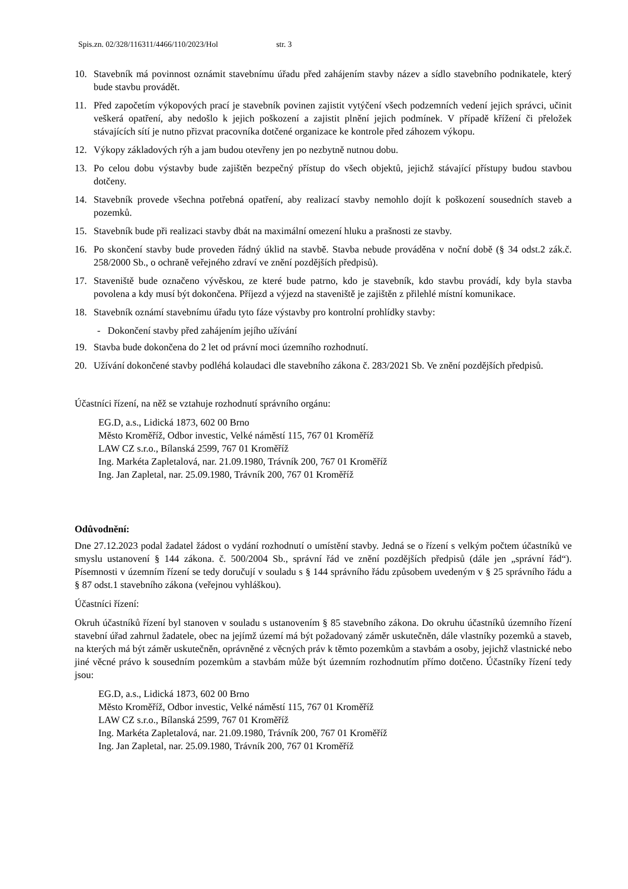Spis.zn. 02/328/116311/4466/110/2023/Hol str. 3
10. Stavebník má povinnost oznámit stavebnímu úřadu před zahájením stavby název a sídlo stavebního podnikatele, který bude stavbu provádět.
11. Před započetím výkopových prací je stavebník povinen zajistit vytýčení všech podzemních vedení jejich správci, učinit veškerá opatření, aby nedošlo k jejich poškození a zajistit plnění jejich podmínek. V případě křížení či přeložek stávajících sítí je nutno přizvat pracovníka dotčené organizace ke kontrole před záhozem výkopu.
12. Výkopy základových rýh a jam budou otevřeny jen po nezbytně nutnou dobu.
13. Po celou dobu výstavby bude zajištěn bezpečný přístup do všech objektů, jejichž stávající přístupy budou stavbou dotčeny.
14. Stavebník provede všechna potřebná opatření, aby realizací stavby nemohlo dojít k poškození sousedních staveb a pozemků.
15. Stavebník bude při realizaci stavby dbát na maximální omezení hluku a prašnosti ze stavby.
16. Po skončení stavby bude proveden řádný úklid na stavbě. Stavba nebude prováděna v noční době (§ 34 odst.2 zák.č. 258/2000 Sb., o ochraně veřejného zdraví ve znění pozdějších předpisů).
17. Staveniště bude označeno vývěskou, ze které bude patrno, kdo je stavebník, kdo stavbu provádí, kdy byla stavba povolena a kdy musí být dokončena. Příjezd a výjezd na staveniště je zajištěn z přilehlé místní komunikace.
18. Stavebník oznámí stavebnímu úřadu tyto fáze výstavby pro kontrolní prohlídky stavby:
- Dokončení stavby před zahájením jejího užívání
19. Stavba bude dokončena do 2 let od právní moci územního rozhodnutí.
20. Užívání dokončené stavby podléhá kolaudaci dle stavebního zákona č. 283/2021 Sb. Ve znění pozdějších předpisů.
Účastníci řízení, na něž se vztahuje rozhodnutí správního orgánu:
EG.D, a.s., Lidická 1873, 602 00 Brno
Město Kroměříž, Odbor investic, Velké náměstí 115, 767 01 Kroměříž
LAW CZ s.r.o., Bílanská 2599, 767 01 Kroměříž
Ing. Markéta Zapletalová, nar. 21.09.1980, Trávník 200, 767 01 Kroměříž
Ing. Jan Zapletal, nar. 25.09.1980, Trávník 200, 767 01 Kroměříž
Odůvodnění:
Dne 27.12.2023 podal žadatel žádost o vydání rozhodnutí o umístění stavby. Jedná se o řízení s velkým počtem účastníků ve smyslu ustanovení § 144 zákona. č. 500/2004 Sb., správní řád ve znění pozdějších předpisů (dále jen „správní řád“). Písemnosti v územním řízení se tedy doručují v souladu s § 144 správního řádu způsobem uvedeným v § 25 správního řádu a § 87 odst.1 stavebního zákona (veřejnou vyhláškou).
Účastníci řízení:
Okruh účastníků řízení byl stanoven v souladu s ustanovením § 85 stavebního zákona. Do okruhu účastníků územního řízení stavební úřad zahrnul žadatele, obec na jejímž území má být požadovaný záměr uskutečněn, dále vlastníky pozemků a staveb, na kterých má být záměr uskutečněn, oprávněné z věcných práv k těmto pozemkům a stavbám a osoby, jejichž vlastnické nebo jiné věcné právo k sousedním pozemkům a stavbám může být územním rozhodnutím přímo dotčeno. Účastníky řízení tedy jsou:
EG.D, a.s., Lidická 1873, 602 00 Brno
Město Kroměříž, Odbor investic, Velké náměstí 115, 767 01 Kroměříž
LAW CZ s.r.o., Bílanská 2599, 767 01 Kroměříž
Ing. Markéta Zapletalová, nar. 21.09.1980, Trávník 200, 767 01 Kroměříž
Ing. Jan Zapletal, nar. 25.09.1980, Trávník 200, 767 01 Kroměříž